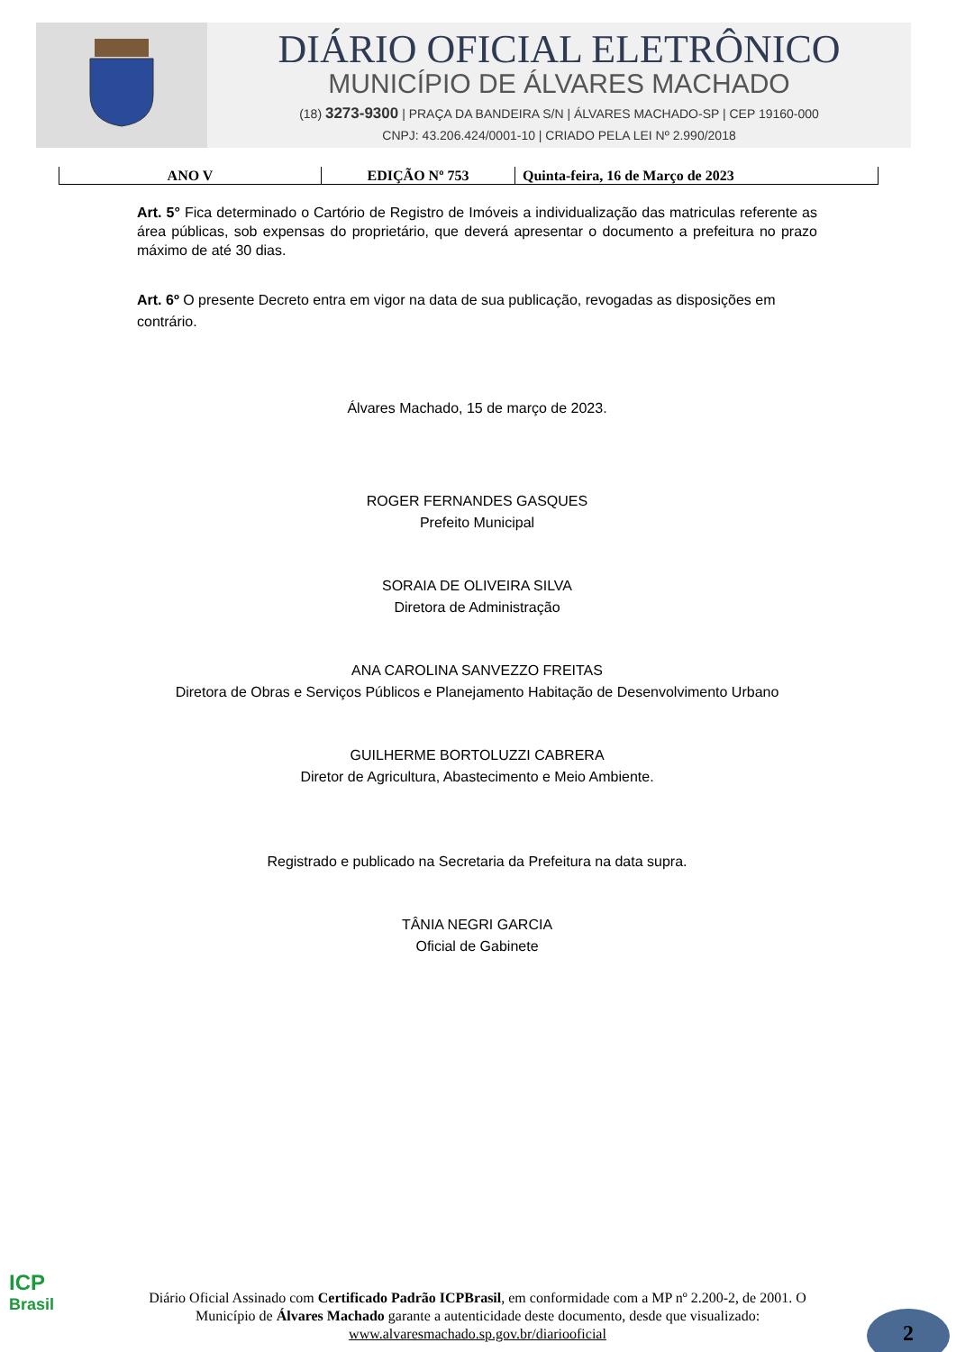DIÁRIO OFICIAL ELETRÔNICO
MUNICÍPIO DE ÁLVARES MACHADO
(18) 3273-9300 | PRAÇA DA BANDEIRA S/N | ÁLVARES MACHADO-SP | CEP 19160-000
CNPJ: 43.206.424/0001-10 | CRIADO PELA LEI Nº 2.990/2018
ANO V EDIÇÃO Nº 753 Quinta-feira, 16 de Março de 2023
Art. 5° Fica determinado o Cartório de Registro de Imóveis a individualização das matriculas referente as área públicas, sob expensas do proprietário, que deverá apresentar o documento a prefeitura no prazo máximo de até 30 dias.
Art. 6º O presente Decreto entra em vigor na data de sua publicação, revogadas as disposições em contrário.
Álvares Machado, 15 de março de 2023.
ROGER FERNANDES GASQUES
Prefeito Municipal
SORAIA DE OLIVEIRA SILVA
Diretora de Administração
ANA CAROLINA SANVEZZO FREITAS
Diretora de Obras e Serviços Públicos e Planejamento Habitação de Desenvolvimento Urbano
GUILHERME BORTOLUZZI CABRERA
Diretor de Agricultura, Abastecimento e Meio Ambiente.
Registrado e publicado na Secretaria da Prefeitura na data supra.
TÂNIA NEGRI GARCIA
Oficial de Gabinete
ICP
Brasil
Diário Oficial Assinado com Certificado Padrão ICPBrasil, em conformidade com a MP nº 2.200-2, de 2001. O Município de Álvares Machado garante a autenticidade deste documento, desde que visualizado: www.alvaresmachado.sp.gov.br/diariooficial
2